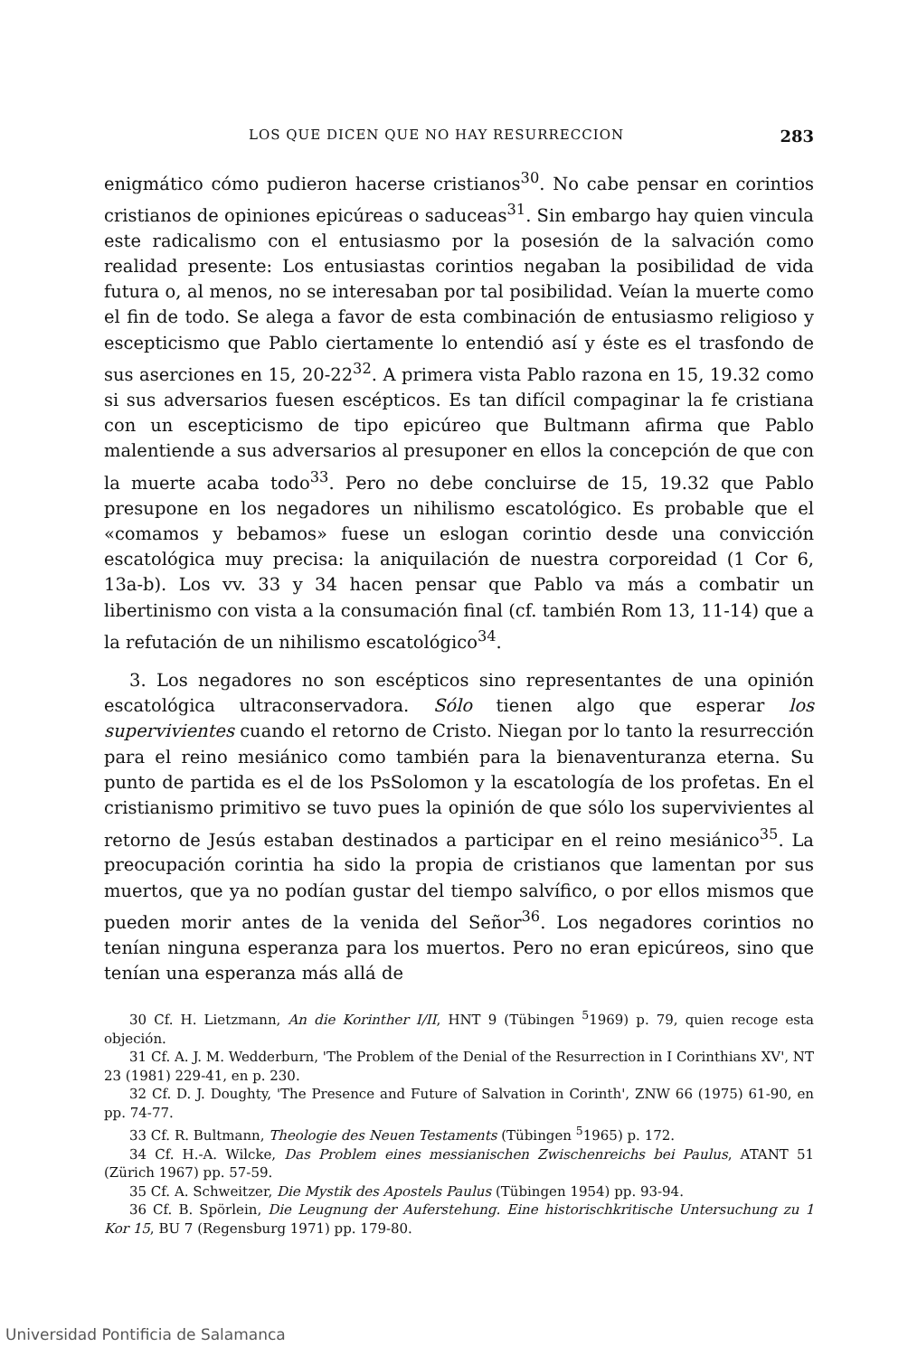LOS QUE DICEN QUE NO HAY RESURRECCION 283
enigmático cómo pudieron hacerse cristianos<sup>30</sup>. No cabe pensar en corintios cristianos de opiniones epicúreas o saduceas<sup>31</sup>. Sin embargo hay quien vincula este radicalismo con el entusiasmo por la posesión de la salvación como realidad presente: Los entusiastas corintios negaban la posibilidad de vida futura o, al menos, no se interesaban por tal posibilidad. Veían la muerte como el fin de todo. Se alega a favor de esta combinación de entusiasmo religioso y escepticismo que Pablo ciertamente lo entendió así y éste es el trasfondo de sus aserciones en 15, 20-22<sup>32</sup>. A primera vista Pablo razona en 15, 19.32 como si sus adversarios fuesen escépticos. Es tan difícil compaginar la fe cristiana con un escepticismo de tipo epicúreo que Bultmann afirma que Pablo malentiende a sus adversarios al presuponer en ellos la concepción de que con la muerte acaba todo<sup>33</sup>. Pero no debe concluirse de 15, 19.32 que Pablo presupone en los negadores un nihilismo escatológico. Es probable que el «comamos y bebamos» fuese un eslogan corintio desde una convicción escatológica muy precisa: la aniquilación de nuestra corporeidad (1 Cor 6, 13a-b). Los vv. 33 y 34 hacen pensar que Pablo va más a combatir un libertinismo con vista a la consumación final (cf. también Rom 13, 11-14) que a la refutación de un nihilismo escatológico<sup>34</sup>.
3. Los negadores no son escépticos sino representantes de una opinión escatológica ultraconservadora. Sólo tienen algo que esperar los supervivientes cuando el retorno de Cristo. Niegan por lo tanto la resurrección para el reino mesiánico como también para la bienaventuranza eterna. Su punto de partida es el de los PsSolomon y la escatología de los profetas. En el cristianismo primitivo se tuvo pues la opinión de que sólo los supervivientes al retorno de Jesús estaban destinados a participar en el reino mesiánico<sup>35</sup>. La preocupación corintia ha sido la propia de cristianos que lamentan por sus muertos, que ya no podían gustar del tiempo salvífico, o por ellos mismos que pueden morir antes de la venida del Señor<sup>36</sup>. Los negadores corintios no tenían ninguna esperanza para los muertos. Pero no eran epicúreos, sino que tenían una esperanza más allá de
30 Cf. H. Lietzmann, An die Korinther I/II, HNT 9 (Tübingen <sup>5</sup>1969) p. 79, quien recoge esta objeción.
31 Cf. A. J. M. Wedderburn, 'The Problem of the Denial of the Resurrection in I Corinthians XV', NT 23 (1981) 229-41, en p. 230.
32 Cf. D. J. Doughty, 'The Presence and Future of Salvation in Corinth', ZNW 66 (1975) 61-90, en pp. 74-77.
33 Cf. R. Bultmann, Theologie des Neuen Testaments (Tübingen <sup>5</sup>1965) p. 172.
34 Cf. H.-A. Wilcke, Das Problem eines messianischen Zwischenreichs bei Paulus, ATANT 51 (Zürich 1967) pp. 57-59.
35 Cf. A. Schweitzer, Die Mystik des Apostels Paulus (Tübingen 1954) pp. 93-94.
36 Cf. B. Spörlein, Die Leugnung der Auferstehung. Eine historischkritische Untersuchung zu 1 Kor 15, BU 7 (Regensburg 1971) pp. 179-80.
Universidad Pontificia de Salamanca